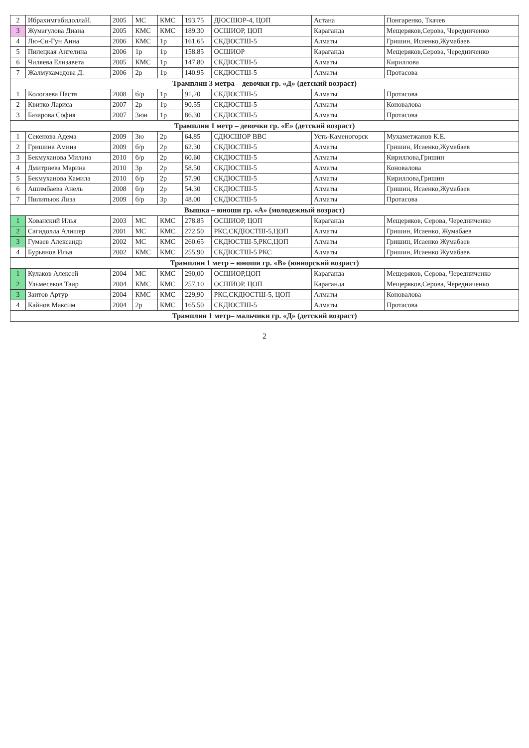| 2 | ИбрахимгабидоллаН. | 2005 | МС | КМС | 193.75 | ДЮСШОР-4, ЦОП | Астана | Понгаренко, Ткачев |
| 3 | Жумагулова Диана | 2005 | КМС | КМС | 189.30 | ОСШИОР, ЦОП | Караганда | Мещеряков,Серова, Чередниченко |
| 4 | Лю-Си-Гун Анна | 2006 | КМС | 1р | 161.65 | СКДЮСТШ-5 | Алматы | Гришин, Исаенко,Жумабаев |
| 5 | Пилецкая Ангелина | 2006 | 1р | 1р | 158.85 | ОСШИОР | Караганда | Мещеряков,Серова, Чередниченко |
| 6 | Чиляева Елизавета | 2005 | КМС | 1р | 147.80 | СКДЮСТШ-5 | Алматы | Кириллова |
| 7 | Жалмухамедова Д. | 2006 | 2р | 1р | 140.95 | СКДЮСТШ-5 | Алматы | Протасова |
| Трамплин 3 метра – девочки гр. «Д» (детский возраст) | | | | | | | | |
| 1 | Кологаева Настя | 2008 | б/р | 1р | 91,20 | СКДЮСТШ-5 | Алматы | Протасова |
| 2 | Квитко Лариса | 2007 | 2р | 1р | 90.55 | СКДЮСТШ-5 | Алматы | Коновалова |
| 3 | Базарова София | 2007 | 3юн | 1р | 86.30 | СКДЮСТШ-5 | Алматы | Протасова |
| Трамплин 1 метр – девочки гр. «Е» (детский возраст) | | | | | | | | |
| 1 | Секенова Адема | 2009 | 3ю | 2р | 64.85 | СДЮСШОР ВВС | Усть-Каменогорск | Мухаметжанов К.Е. |
| 2 | Гришина Амина | 2009 | б/р | 2р | 62.30 | СКДЮСТШ-5 | Алматы | Гришин, Исаенко,Жумабаев |
| 3 | Бекмуханова Милана | 2010 | б/р | 2р | 60.60 | СКДЮСТШ-5 | Алматы | Кириллова,Гришин |
| 4 | Дмитриева Марина | 2010 | 3р | 2р | 58.50 | СКДЮСТШ-5 | Алматы | Коновалова |
| 5 | Бекмуханова Камила | 2010 | б/р | 2р | 57.90 | СКДЮСТШ-5 | Алматы | Кириллова,Гришин |
| 6 | Ашимбаева Анель | 2008 | б/р | 2р | 54.30 | СКДЮСТШ-5 | Алматы | Гришин, Исаенко,Жумабаев |
| 7 | Пилипьюк Лиза | 2009 | б/р | 3р | 48.00 | СКДЮСТШ-5 | Алматы | Протасова |
| Вышка – юноши гр. «А» (молодежный возраст) | | | | | | | | |
| 1 | Хованский Илья | 2003 | МС | КМС | 278.85 | ОСШИОР, ЦОП | Караганда | Мещеряков, Серова, Чередниченко |
| 2 | Сагидолла Алишер | 2001 | МС | КМС | 272.50 | РКС,СКДЮСТШ-5,ЦОП | Алматы | Гришин, Исаенко, Жумабаев |
| 3 | Гумаев Александр | 2002 | МС | КМС | 260.65 | СКДЮСТШ-5,РКС,ЦОП | Алматы | Гришин, Исаенко Жумабаев |
| 4 | Бурьянов Илья | 2002 | КМС | КМС | 255.90 | СКДЮСТШ-5 РКС | Алматы | Гришин, Исаенко Жумабаев |
| Трамплин 1 метр – юноши гр. «В» (юниорский возраст) | | | | | | | | |
| 1 | Кулаков Алексей | 2004 | МС | КМС | 290,00 | ОСШИОР,ЦОП | Караганда | Мещеряков, Серова, Чередниченко |
| 2 | Ульмесеков Таир | 2004 | КМС | КМС | 257,10 | ОСШИОР, ЦОП | Караганда | Мещеряков,Серова, Чередниченко |
| 3 | Заитов Артур | 2004 | КМС | КМС | 229,90 | РКС,СКДЮСТШ-5, ЦОП | Алматы | Коновалова |
| 4 | Кайнов Максим | 2004 | 2р | КМС | 165.50 | СКДЮСТШ-5 | Алматы | Протасова |
| Трамплин 1 метр– мальчики гр. «Д» (детский возраст) | | | | | | | | |
2